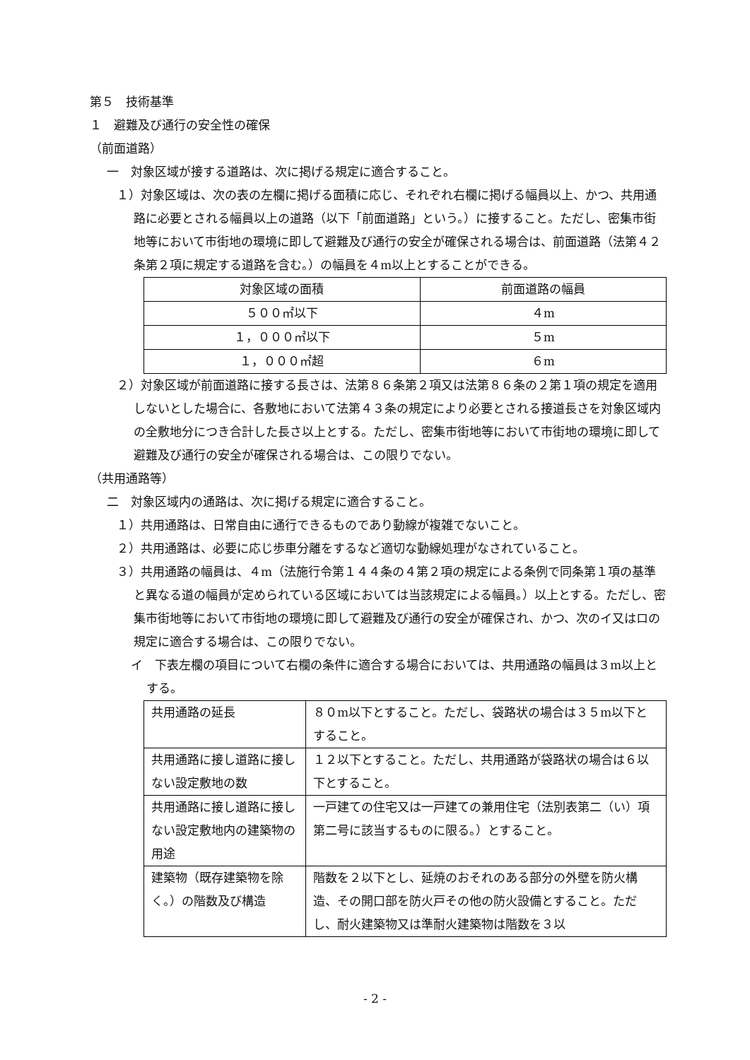第５　技術基準
１　避難及び通行の安全性の確保
（前面道路）
一　対象区域が接する道路は、次に掲げる規定に適合すること。
１）対象区域は、次の表の左欄に掲げる面積に応じ、それぞれ右欄に掲げる幅員以上、かつ、共用通路に必要とされる幅員以上の道路（以下「前面道路」という。）に接すること。ただし、密集市街地等において市街地の環境に即して避難及び通行の安全が確保される場合は、前面道路（法第４２条第２項に規定する道路を含む。）の幅員を４m以上とすることができる。
| 対象区域の面積 | 前面道路の幅員 |
| ５００㎡以下 | ４m |
| １，０００㎡以下 | ５m |
| １，０００㎡超 | ６m |
２）対象区域が前面道路に接する長さは、法第８６条第２項又は法第８６条の２第１項の規定を適用しないとした場合に、各敷地において法第４３条の規定により必要とされる接道長さを対象区域内の全敷地分につき合計した長さ以上とする。ただし、密集市街地等において市街地の環境に即して避難及び通行の安全が確保される場合は、この限りでない。
（共用通路等）
二　対象区域内の通路は、次に掲げる規定に適合すること。
１）共用通路は、日常自由に通行できるものであり動線が複雑でないこと。
２）共用通路は、必要に応じ歩車分離をするなど適切な動線処理がなされていること。
３）共用通路の幅員は、４m（法施行令第１４４条の４第２項の規定による条例で同条第１項の基準と異なる道の幅員が定められている区域においては当該規定による幅員。）以上とする。ただし、密集市街地等において市街地の環境に即して避難及び通行の安全が確保され、かつ、次のイ又はロの規定に適合する場合は、この限りでない。
イ　下表左欄の項目について右欄の条件に適合する場合においては、共用通路の幅員は３m以上とする。
| 共用通路の延長 | ８０m以下とすること。ただし、袋路状の場合は３５m以下とすること。 |
| 共用通路に接し道路に接しない設定敷地の数 | １２以下とすること。ただし、共用通路が袋路状の場合は６以下とすること。 |
| 共用通路に接し道路に接しない設定敷地内の建築物の用途 | 一戸建ての住宅又は一戸建ての兼用住宅（法別表第二（い）項第二号に該当するものに限る。）とすること。 |
| 建築物（既存建築物を除く。）の階数及び構造 | 階数を２以下とし、延焼のおそれのある部分の外壁を防火構造、その開口部を防火戸その他の防火設備とすること。ただし、耐火建築物又は準耐火建築物は階数を３以 |
- 2 -